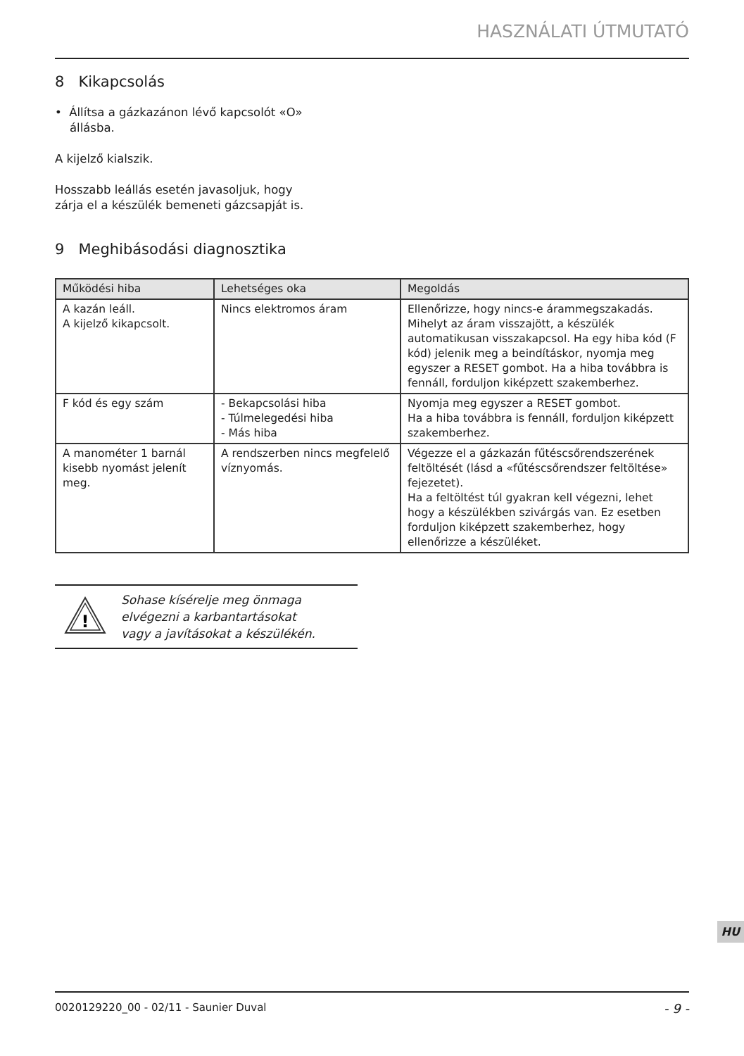HASZNÁLATI ÚTMUTATÓ
8 Kikapcsolás
• Állítsa a gázkazánon lévő kapcsolót «O»
állásba.
A kijelző kialszik.
Hosszabb leállás esetén javasoljuk, hogy
zárja el a készülék bemeneti gázcsapját is.
9 Meghibásodási diagnosztika
| Működési hiba | Lehetséges oka | Megoldás |
| --- | --- | --- |
| A kazán leáll. A kijelző kikapcsolt. | Nincs elektromos áram | Ellenőrizze, hogy nincs-e árammegszakadás. Mihelyt az áram visszajött, a készülék automatikusan visszakapcsol. Ha egy hiba kód (F kód) jelenik meg a beindításkor, nyomja meg egyszer a RESET gombot. Ha a hiba továbbra is fennáll, forduljon kiképzett szakemberhez. |
| F kód és egy szám | - Bekapcsolási hiba - Túlmelegedési hiba - Más hiba | Nyomja meg egyszer a RESET gombot. Ha a hiba továbbra is fennáll, forduljon kiképzett szakemberhez. |
| A manométer 1 barnál kisebb nyomást jelenít meg. | A rendszerben nincs megfelelő víznyomás. | Végezze el a gázkazán fűtéscsőrendszerének feltöltését (lásd a «fűtéscsőrendszer feltöltése» fejezetet). Ha a feltöltést túl gyakran kell végezni, lehet hogy a készülékben szivárgás van. Ez esetben forduljon kiképzett szakemberhez, hogy ellenőrizze a készüléket. |
!
Sohase kísérelje meg önmaga
elvégezni a karbantartásokat
vagy a javításokat a készülékén.
HU
0020129220_00 - 02/11 - Saunier Duval - 9 -